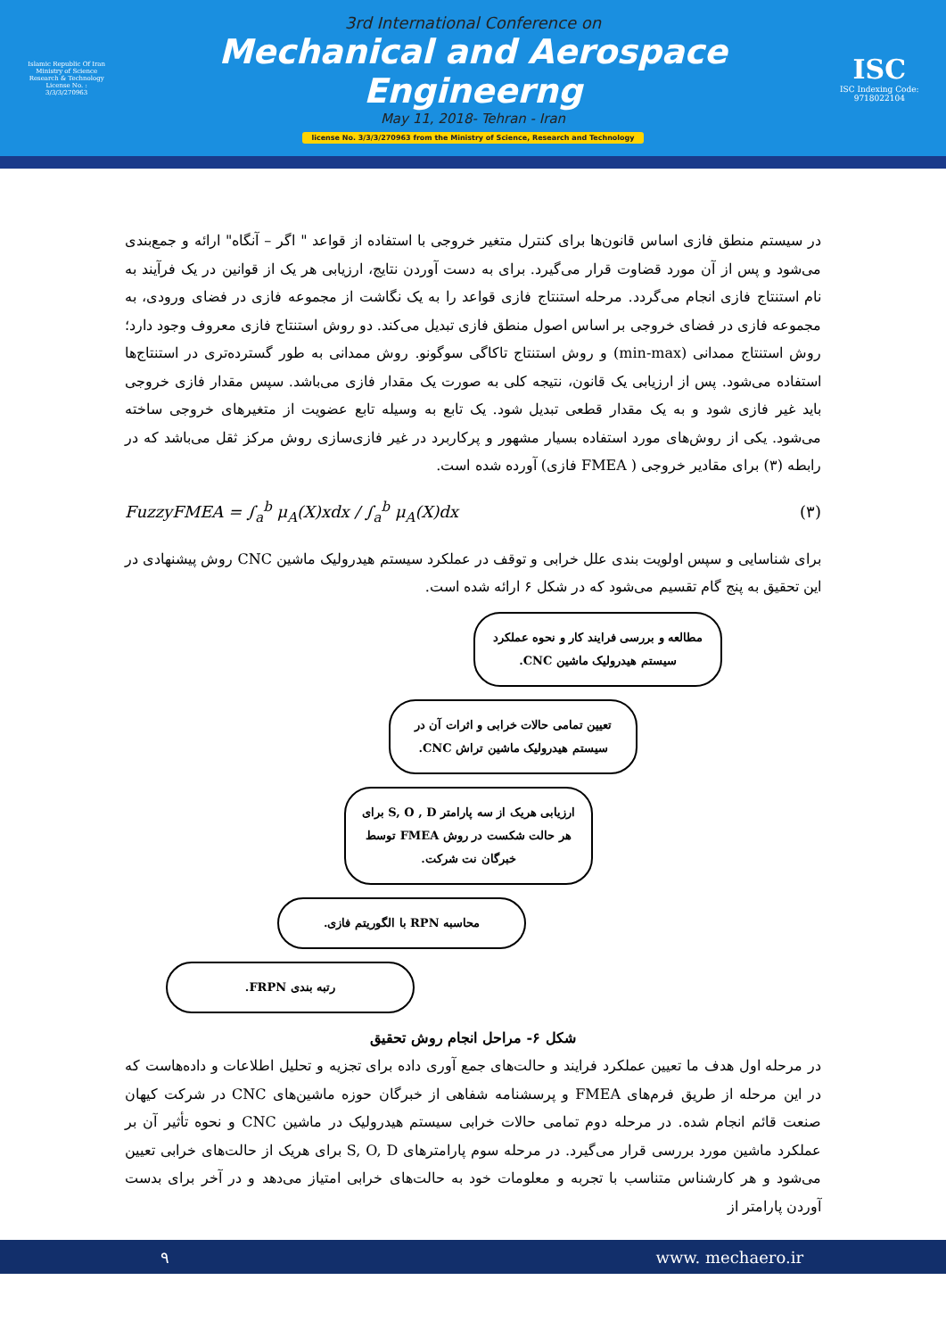Islamic Republic Of Iran
Ministry of Science
Research & Technology
License No. : 3/3/3/270963
3rd International Conference on
Mechanical and Aerospace Engineerng
May 11, 2018- Tehran - Iran
license No. 3/3/3/270963 from the Ministry of Science, Research and Technology
ISC
ISC Indexing Code:
9718022104
در سیستم منطق فازی اساس قانون‌ها برای کنترل متغیر خروجی با استفاده از قواعد " اگر – آنگاه" ارائه و جمع‌بندی می‌شود و پس از آن مورد قضاوت قرار می‌گیرد. برای به دست آوردن نتایج، ارزیابی هر یک از قوانین در یک فرآیند به نام استنتاج فازی انجام می‌گردد. مرحله استنتاج فازی قواعد را به یک نگاشت از مجموعه فازی در فضای ورودی، به مجموعه فازی در فضای خروجی بر اساس اصول منطق فازی تبدیل می‌کند. دو روش استنتاج فازی معروف وجود دارد؛ روش استنتاج ممدانی (min-max) و روش استنتاج تاکاگی سوگونو. روش ممدانی به طور گسترده‌تری در استنتاج‌ها استفاده می‌شود. پس از ارزیابی یک قانون، نتیجه کلی به صورت یک مقدار فازی می‌باشد. سپس مقدار فازی خروجی باید غیر فازی شود و به یک مقدار قطعی تبدیل شود. یک تابع به وسیله تابع عضویت از متغیرهای خروجی ساخته می‌شود. یکی از روش‌های مورد استفاده بسیار مشهور و پرکاربرد در غیر فازی‌سازی روش مرکز ثقل می‌باشد که در رابطه (۳) برای مقادیر خروجی ( FMEA فازی) آورده شده است.
FuzzyFMEA = ∫<sub>a</sub><sup>b</sup> μ<sub>A</sub>(X)xdx / ∫<sub>a</sub><sup>b</sup> μ<sub>A</sub>(X)dx (۳)
برای شناسایی و سپس اولویت بندی علل خرابی و توقف در عملکرد سیستم هیدرولیک ماشین CNC روش پیشنهادی در این تحقیق به پنج گام تقسیم می‌شود که در شکل ۶ ارائه شده است.
مطالعه و بررسی فرایند کار و نحوه عملکرد سیستم هیدرولیک ماشین CNC.
تعیین تمامی حالات خرابی و اثرات آن در سیستم هیدرولیک ماشین تراش CNC.
ارزیابی هریک از سه پارامتر S, O , D برای هر حالت شکست در روش FMEA توسط خبرگان نت شرکت.
محاسبه RPN با الگوریتم فازی.
رتبه بندی FRPN.
شکل ۶- مراحل انجام روش تحقیق
در مرحله اول هدف ما تعیین عملکرد فرایند و حالت‌های جمع آوری داده برای تجزیه و تحلیل اطلاعات و داده‌هاست که در این مرحله از طریق فرم‌های FMEA و پرسشنامه شفاهی از خبرگان حوزه ماشین‌های CNC در شرکت کیهان صنعت قائم انجام شده. در مرحله دوم تمامی حالات خرابی سیستم هیدرولیک در ماشین CNC و نحوه تأثیر آن بر عملکرد ماشین مورد بررسی قرار می‌گیرد. در مرحله سوم پارامترهای S, O, D برای هریک از حالت‌های خرابی تعیین می‌شود و هر کارشناس متناسب با تجربه و معلومات خود به حالت‌های خرابی امتیاز می‌دهد و در آخر برای بدست آوردن پارامتر از
۹ www. mechaero.ir